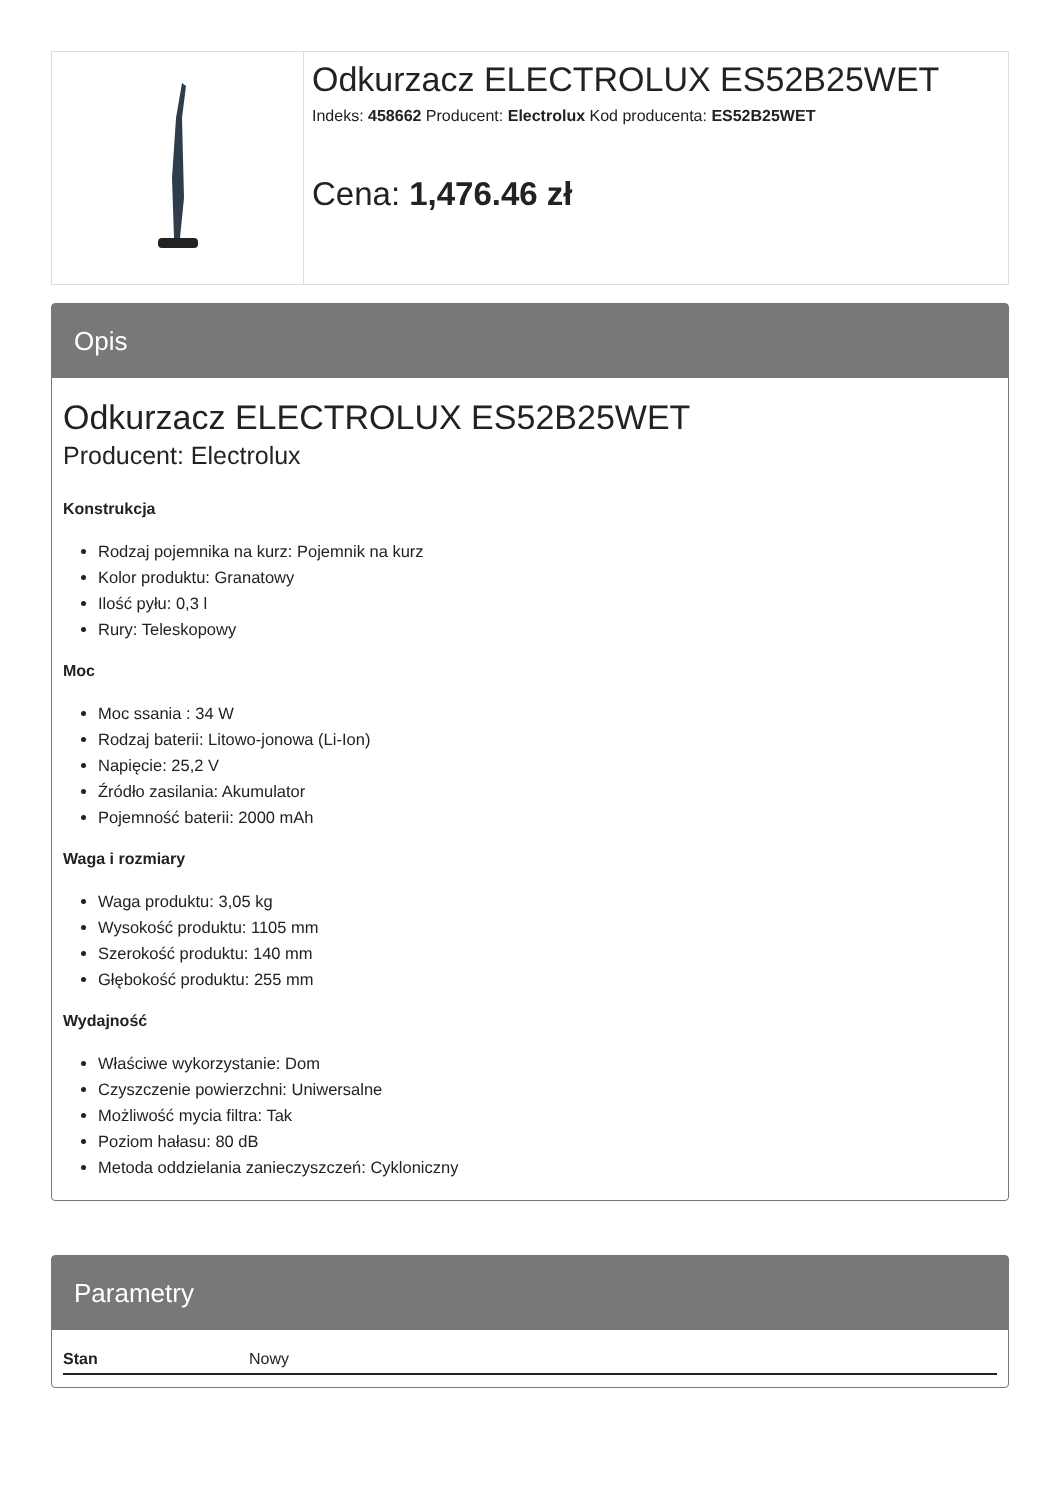Odkurzacz ELECTROLUX ES52B25WET
Indeks: 458662 Producent: Electrolux Kod producenta: ES52B25WET
Cena: 1,476.46 zł
Opis
Odkurzacz ELECTROLUX ES52B25WET
Producent: Electrolux
Konstrukcja
Rodzaj pojemnika na kurz: Pojemnik na kurz
Kolor produktu: Granatowy
Ilość pyłu: 0,3 l
Rury: Teleskopowy
Moc
Moc ssania : 34 W
Rodzaj baterii: Litowo-jonowa (Li-Ion)
Napięcie: 25,2 V
Źródło zasilania: Akumulator
Pojemność baterii: 2000 mAh
Waga i rozmiary
Waga produktu: 3,05 kg
Wysokość produktu: 1105 mm
Szerokość produktu: 140 mm
Głębokość produktu: 255 mm
Wydajność
Właściwe wykorzystanie: Dom
Czyszczenie powierzchni: Uniwersalne
Możliwość mycia filtra: Tak
Poziom hałasu: 80 dB
Metoda oddzielania zanieczyszczeń: Cykloniczny
Parametry
| Stan | Nowy |